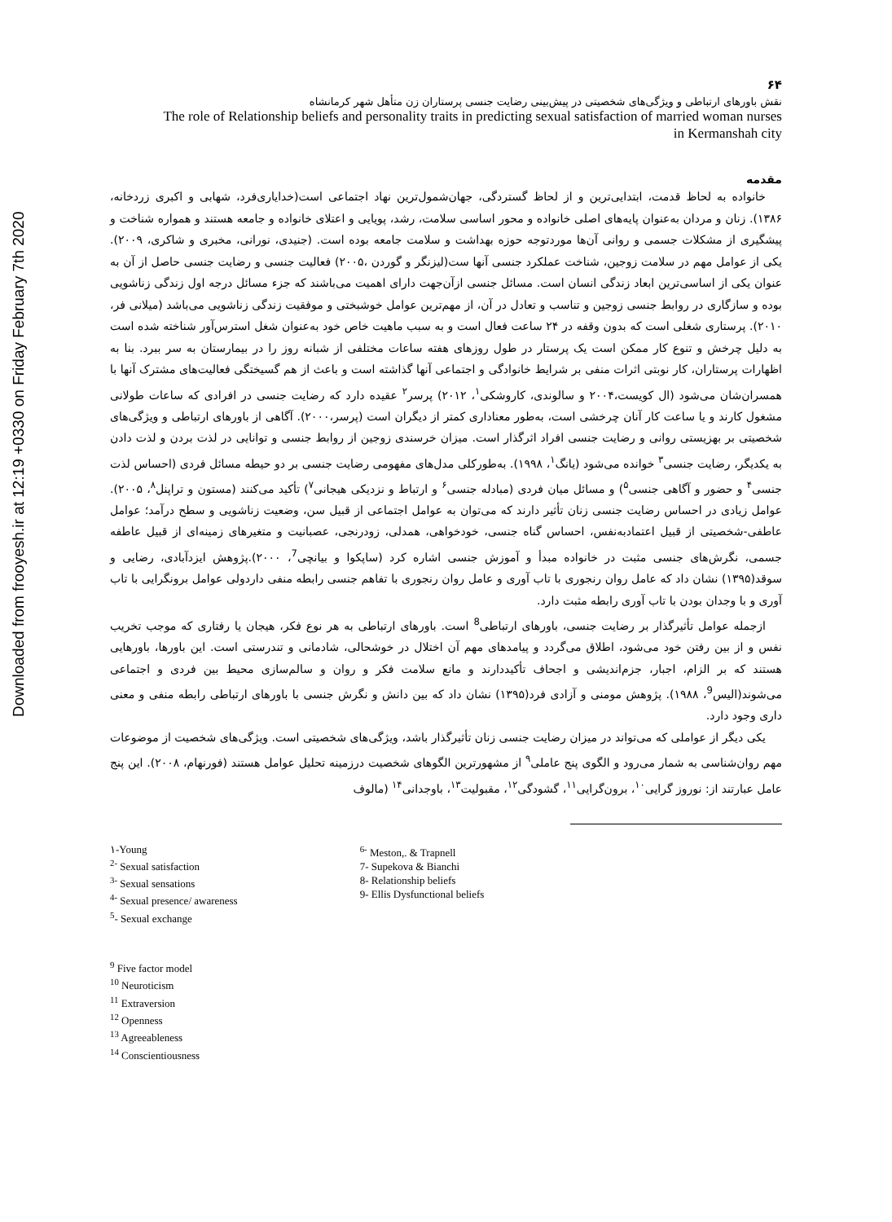Downloaded from frooyesh.ir at 12:19 +0330 on Friday February 7th 2020
۶۴
نقش باورهای ارتباطی و ویژگی‌های شخصیتی در پیش‌بینی رضایت جنسی پرستاران زن متأهل شهر کرمانشاه
The role of Relationship beliefs and personality traits in predicting sexual satisfaction of married woman nurses
in Kermanshah city
مقدمه
خانواده به لحاظ قدمت، ابتدایی‌ترین و از لحاظ گستردگی، جهان‌شمول‌ترین نهاد اجتماعی است(خدایاری‌فرد، شهابی و اکبری زردخانه، ۱۳۸۶). زنان و مردان به‌عنوان پایه‌های اصلی خانواده و محور اساسی سلامت، رشد، پویایی و اعتلای خانواده و جامعه هستند و همواره شناخت و پیشگیری از مشکلات جسمی و روانی آن‌ها موردتوجه حوزه بهداشت و سلامت جامعه بوده است. (جنیدی، نورانی، مخبری و شاکری، ۲۰۰۹). یکی از عوامل مهم در سلامت زوجین، شناخت عملکرد جنسی آنها ست(لیزنگر و گوردن ،۲۰۰۵) فعالیت جنسی و رضایت جنسی حاصل از آن به عنوان یکی از اساسی‌ترین ابعاد زندگی انسان است. مسائل جنسی ازآن‌جهت دارای اهمیت می‌باشند که جزء مسائل درجه اول زندگی زناشویی بوده و سازگاری در روابط جنسی زوجین و تناسب و تعادل در آن، از مهم‌ترین عوامل خوشبختی و موفقیت زندگی زناشویی می‌باشد (میلانی فر، ۲۰۱۰). پرستاری شغلی است که بدون وقفه در ۲۴ ساعت فعال است و به سبب ماهیت خاص خود به‌عنوان شغل استرس‌آور شناخته شده است به دلیل چرخش و تنوع کار ممکن است یک پرستار در طول روزهای هفته ساعات مختلفی از شبانه روز را در بیمارستان به سر ببرد. بنا به اظهارات پرستاران، کار نوبتی اثرات منفی بر شرایط خانوادگی و اجتماعی آنها گذاشته است و باعث از هم گسیختگی فعالیت‌های مشترک آنها با همسران‌شان می‌شود (ال کویست،۲۰۰۴ و سالوندی، کاروشکی<sup>۱</sup>، ۲۰۱۲) پرسر<sup>۲</sup> عقیده دارد که رضایت جنسی در افرادی که ساعات طولانی مشغول کارند و یا ساعت کار آنان چرخشی است، به‌طور معناداری کمتر از دیگران است (پرسر،۲۰۰۰). آگاهی از باورهای ارتباطی و ویژگی‌های شخصیتی بر بهزیستی روانی و رضایت جنسی افراد اثرگذار است. میزان خرسندی زوجین از روابط جنسی و توانایی در لذت بردن و لذت دادن به یکدیگر، رضایت جنسی<sup>۳</sup> خوانده می‌شود (یانگ<sup>۱</sup>، ۱۹۹۸). به‌طورکلی مدل‌های مفهومی رضایت جنسی بر دو حیطه مسائل فردی (احساس لذت جنسی<sup>۴</sup> و حضور و آگاهی جنسی<sup>۵</sup>) و مسائل میان فردی (مبادله جنسی<sup>۶</sup> و ارتباط و نزدیکی هیجانی<sup>۷</sup>) تأکید می‌کنند (مستون و تراپنل<sup>۸</sup>، ۲۰۰۵). عوامل زیادی در احساس رضایت جنسی زنان تأثیر دارند که می‌توان به عوامل اجتماعی از قبیل سن، وضعیت زناشویی و سطح درآمد؛ عوامل عاطفی-شخصیتی از قبیل اعتمادبه‌نفس، احساس گناه جنسی، خودخواهی، همدلی، زودرنجی، عصبانیت و متغیرهای زمینه‌ای از قبیل عاطفه جسمی، نگرش‌های جنسی مثبت در خانواده مبدأ و آموزش جنسی اشاره کرد (ساپکوا و بیانچی<sup>7</sup>، ۲۰۰۰).پژوهش ایزدآبادی، رضایی و سوقد(۱۳۹۵) نشان داد که عامل روان رنجوری با تاب آوری و عامل روان رنجوری با تفاهم جنسی رابطه منفی داردولی عوامل برونگرایی با تاب آوری و با وجدان بودن با تاب آوری رابطه مثبت دارد.
ازجمله عوامل تأثیرگذار بر رضایت جنسی، باورهای ارتباطی<sup>8</sup> است. باورهای ارتباطی به هر نوع فکر، هیجان یا رفتاری که موجب تخریب نفس و از بین رفتن خود می‌شود، اطلاق می‌گردد و پیامدهای مهم آن اختلال در خوشحالی، شادمانی و تندرستی است. این باورها، باورهایی هستند که بر الزام، اجبار، جزم‌اندیشی و اجحاف تأکیددارند و مانع سلامت فکر و روان و سالم‌سازی محیط بین فردی و اجتماعی می‌شوند(الیس<sup>9</sup>، ۱۹۸۸). پژوهش مومنی و آزادی فرد(۱۳۹۵) نشان داد که بین دانش و نگرش جنسی با باورهای ارتباطی رابطه منفی و معنی داری وجود دارد.
یکی دیگر از عواملی که می‌تواند در میزان رضایت جنسی زنان تأثیرگذار باشد، ویژگی‌های شخصیتی است. ویژگی‌های شخصیت از موضوعات مهم روان‌شناسی به شمار می‌رود و الگوی پنج عاملی<sup>۹</sup> از مشهورترین الگوهای شخصیت درزمینه تحلیل عوامل هستند (فورنهام، ۲۰۰۸). این پنج عامل عبارتند از: نوروز گرایی<sup>۱۰</sup>، برون‌گرایی<sup>۱۱</sup>، گشودگی<sup>۱۲</sup>، مقبولیت<sup>۱۳</sup>، باوجدانی<sup>۱۴</sup> (مالوف
۱-Young
<sup>2-</sup> Sexual satisfaction
<sup>3-</sup> Sexual sensations
<sup>4-</sup> Sexual presence/ awareness
<sup>5</sup>- Sexual exchange
<sup>6-</sup> Meston,. & Trapnell
7- Supekova & Bianchi
8- Relationship beliefs
9- Ellis Dysfunctional beliefs
<sup>9</sup> Five factor model
<sup>10</sup> Neuroticism
<sup>11</sup> Extraversion
<sup>12</sup> Openness
<sup>13</sup> Agreeableness
<sup>14</sup> Conscientiousness